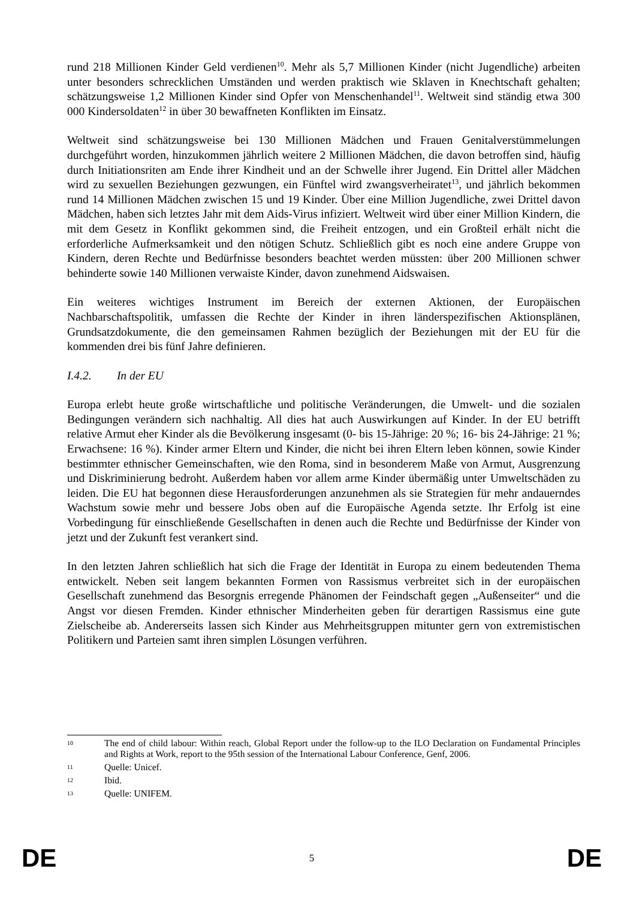rund 218 Millionen Kinder Geld verdienen<sup>10</sup>. Mehr als 5,7 Millionen Kinder (nicht Jugendliche) arbeiten unter besonders schrecklichen Umständen und werden praktisch wie Sklaven in Knechtschaft gehalten; schätzungsweise 1,2 Millionen Kinder sind Opfer von Menschenhandel<sup>11</sup>. Weltweit sind ständig etwa 300 000 Kindersoldaten<sup>12</sup> in über 30 bewaffneten Konflikten im Einsatz.
Weltweit sind schätzungsweise bei 130 Millionen Mädchen und Frauen Genitalverstümmelungen durchgeführt worden, hinzukommen jährlich weitere 2 Millionen Mädchen, die davon betroffen sind, häufig durch Initiationsriten am Ende ihrer Kindheit und an der Schwelle ihrer Jugend. Ein Drittel aller Mädchen wird zu sexuellen Beziehungen gezwungen, ein Fünftel wird zwangsverheiratet<sup>13</sup>, und jährlich bekommen rund 14 Millionen Mädchen zwischen 15 und 19 Kinder. Über eine Million Jugendliche, zwei Drittel davon Mädchen, haben sich letztes Jahr mit dem Aids-Virus infiziert. Weltweit wird über einer Million Kindern, die mit dem Gesetz in Konflikt gekommen sind, die Freiheit entzogen, und ein Großteil erhält nicht die erforderliche Aufmerksamkeit und den nötigen Schutz. Schließlich gibt es noch eine andere Gruppe von Kindern, deren Rechte und Bedürfnisse besonders beachtet werden müssten: über 200 Millionen schwer behinderte sowie 140 Millionen verwaiste Kinder, davon zunehmend Aidswaisen.
Ein weiteres wichtiges Instrument im Bereich der externen Aktionen, der Europäischen Nachbarschaftspolitik, umfassen die Rechte der Kinder in ihren länderspezifischen Aktionsplänen, Grundsatzdokumente, die den gemeinsamen Rahmen bezüglich der Beziehungen mit der EU für die kommenden drei bis fünf Jahre definieren.
I.4.2. In der EU
Europa erlebt heute große wirtschaftliche und politische Veränderungen, die Umwelt- und die sozialen Bedingungen verändern sich nachhaltig. All dies hat auch Auswirkungen auf Kinder. In der EU betrifft relative Armut eher Kinder als die Bevölkerung insgesamt (0- bis 15-Jährige: 20 %; 16- bis 24-Jährige: 21 %; Erwachsene: 16 %). Kinder armer Eltern und Kinder, die nicht bei ihren Eltern leben können, sowie Kinder bestimmter ethnischer Gemeinschaften, wie den Roma, sind in besonderem Maße von Armut, Ausgrenzung und Diskriminierung bedroht. Außerdem haben vor allem arme Kinder übermäßig unter Umweltschäden zu leiden. Die EU hat begonnen diese Herausforderungen anzunehmen als sie Strategien für mehr andauerndes Wachstum sowie mehr und bessere Jobs oben auf die Europäische Agenda setzte. Ihr Erfolg ist eine Vorbedingung für einschließende Gesellschaften in denen auch die Rechte und Bedürfnisse der Kinder von jetzt und der Zukunft fest verankert sind.
In den letzten Jahren schließlich hat sich die Frage der Identität in Europa zu einem bedeutenden Thema entwickelt. Neben seit langem bekannten Formen von Rassismus verbreitet sich in der europäischen Gesellschaft zunehmend das Besorgnis erregende Phänomen der Feindschaft gegen „Außenseiter“ und die Angst vor diesen Fremden. Kinder ethnischer Minderheiten geben für derartigen Rassismus eine gute Zielscheibe ab. Andererseits lassen sich Kinder aus Mehrheitsgruppen mitunter gern von extremistischen Politikern und Parteien samt ihren simplen Lösungen verführen.
10 The end of child labour: Within reach, Global Report under the follow-up to the ILO Declaration on Fundamental Principles and Rights at Work, report to the 95th session of the International Labour Conference, Genf, 2006.
11 Quelle: Unicef.
12 Ibid.
13 Quelle: UNIFEM.
DE 5 DE